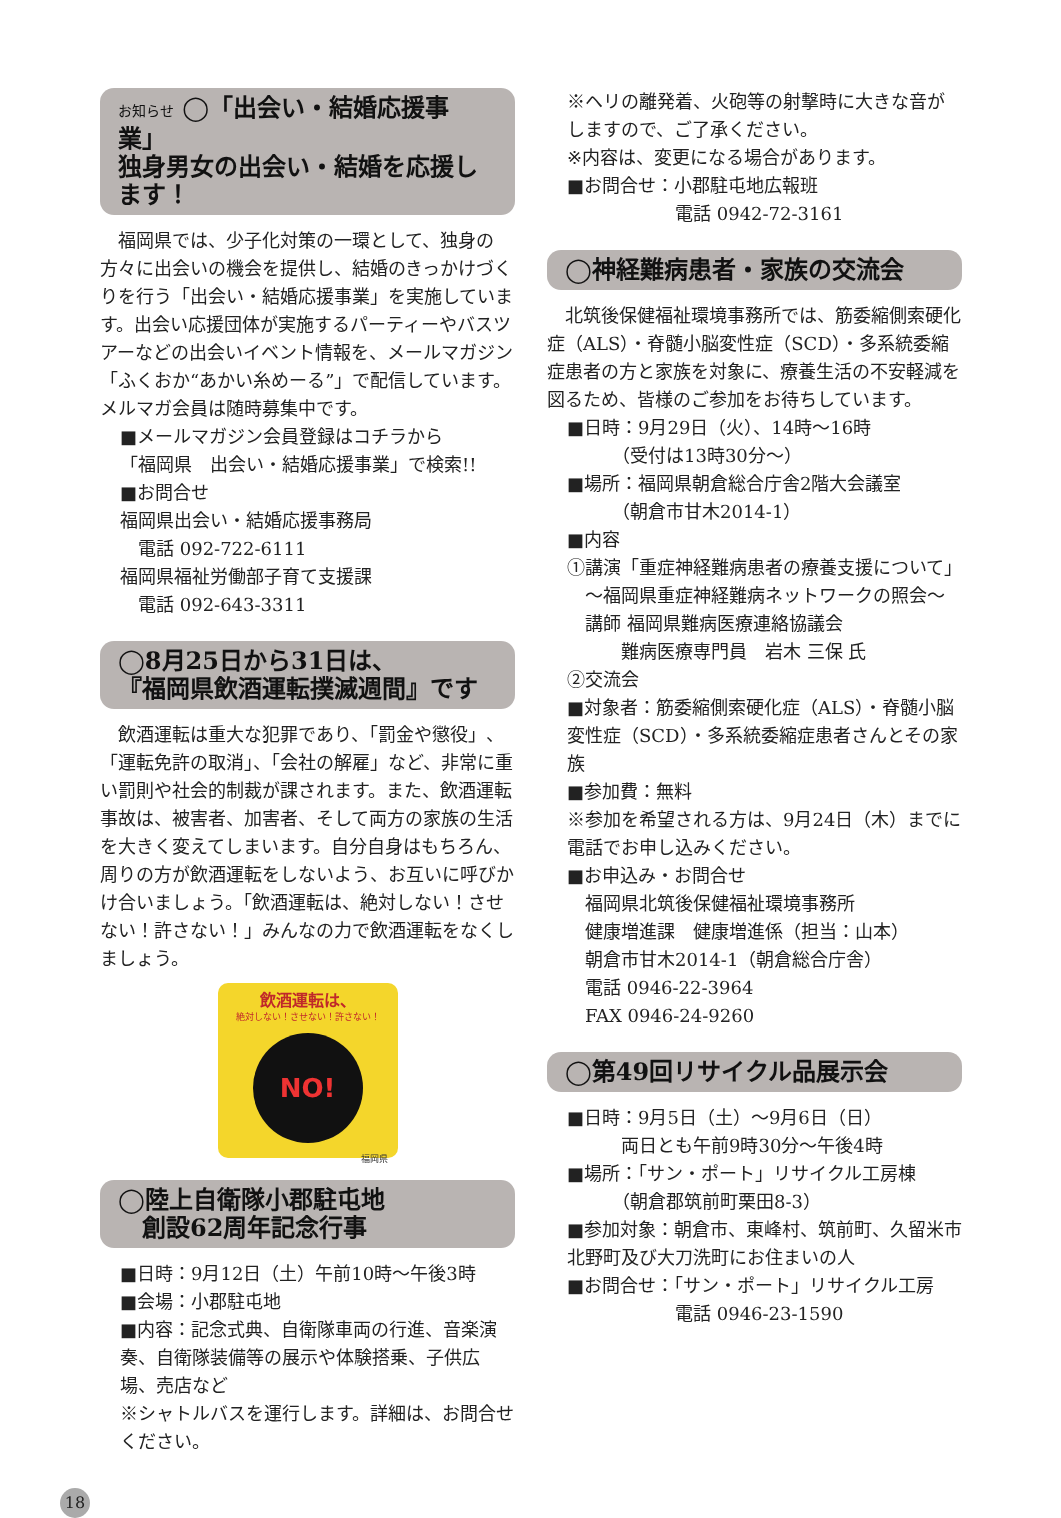お知らせ ◯「出会い・結婚応援事業」
独身男女の出会い・結婚を応援します！
福岡県では、少子化対策の一環として、独身の方々に出会いの機会を提供し、結婚のきっかけづくりを行う「出会い・結婚応援事業」を実施しています。出会い応援団体が実施するパーティーやバスツアーなどの出会いイベント情報を、メールマガジン「ふくおか“あかい糸めーる”」で配信しています。メルマガ会員は随時募集中です。
■メールマガジン会員登録はコチラから
「福岡県　出会い・結婚応援事業」で検索!!
■お問合せ
福岡県出会い・結婚応援事務局
　電話 092-722-6111
福岡県福祉労働部子育て支援課
　電話 092-643-3311
◯8月25日から31日は、
『福岡県飲酒運転撲滅週間』です
飲酒運転は重大な犯罪であり、「罰金や懲役」、「運転免許の取消」、「会社の解雇」など、非常に重い罰則や社会的制裁が課されます。また、飲酒運転事故は、被害者、加害者、そして両方の家族の生活を大きく変えてしまいます。自分自身はもちろん、周りの方が飲酒運転をしないよう、お互いに呼びかけ合いましょう。「飲酒運転は、絶対しない！させない！許さない！」みんなの力で飲酒運転をなくしましょう。
飲酒運転は、
絶対しない！させない！許さない！
NO!
福岡県
◯陸上自衛隊小郡駐屯地
　創設62周年記念行事
■日時：9月12日（土）午前10時〜午後3時
■会場：小郡駐屯地
■内容：記念式典、自衛隊車両の行進、音楽演奏、自衛隊装備等の展示や体験搭乗、子供広場、売店など
※シャトルバスを運行します。詳細は、お問合せください。
※ヘリの離発着、火砲等の射撃時に大きな音がしますので、ご了承ください。
※内容は、変更になる場合があります。
■お問合せ：小郡駐屯地広報班
　　　　　　電話 0942-72-3161
◯神経難病患者・家族の交流会
北筑後保健福祉環境事務所では、筋委縮側索硬化症（ALS）・脊髄小脳変性症（SCD）・多系統委縮症患者の方と家族を対象に、療養生活の不安軽減を図るため、皆様のご参加をお待ちしています。
■日時：9月29日（火）、14時〜16時
　　　（受付は13時30分〜）
■場所：福岡県朝倉総合庁舎2階大会議室
　　　（朝倉市甘木2014-1）
■内容
①講演「重症神経難病患者の療養支援について」
　〜福岡県重症神経難病ネットワークの照会〜
　講師 福岡県難病医療連絡協議会
　　　難病医療専門員　岩木 三保 氏
②交流会
■対象者：筋委縮側索硬化症（ALS）・脊髄小脳変性症（SCD）・多系統委縮症患者さんとその家族
■参加費：無料
※参加を希望される方は、9月24日（木）までに電話でお申し込みください。
■お申込み・お問合せ
　福岡県北筑後保健福祉環境事務所
　健康増進課　健康増進係（担当：山本）
　朝倉市甘木2014-1（朝倉総合庁舎）
　電話 0946-22-3964
　FAX 0946-24-9260
◯第49回リサイクル品展示会
■日時：9月5日（土）〜9月6日（日）
　　　両日とも午前9時30分〜午後4時
■場所：「サン・ポート」リサイクル工房棟
　　　（朝倉郡筑前町栗田8-3）
■参加対象：朝倉市、東峰村、筑前町、久留米市北野町及び大刀洗町にお住まいの人
■お問合せ：「サン・ポート」リサイクル工房
　　　　　　電話 0946-23-1590
18